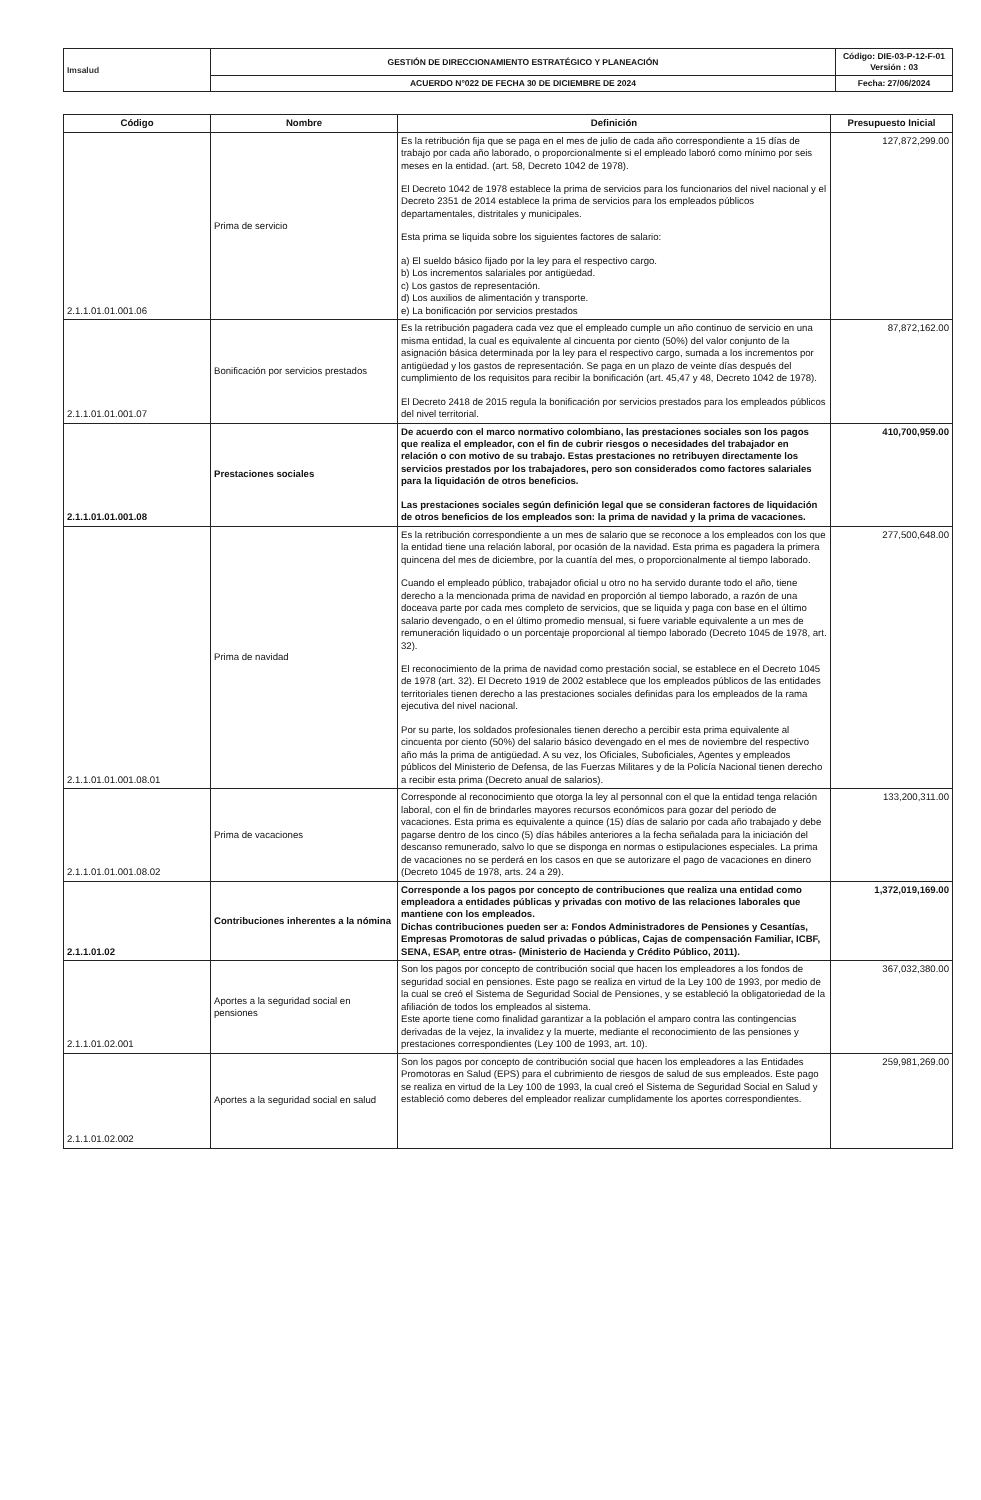| Imsalud | GESTIÓN DE DIRECCIONAMIENTO ESTRATÉGICO Y PLANEACIÓN | Código: DIE-03-P-12-F-01 Versión : 03 |
| | ACUERDO N°022 DE FECHA 30 DE DICIEMBRE DE 2024 | Fecha: 27/06/2024 |
| Código | Nombre | Definición | Presupuesto Inicial |
| --- | --- | --- | --- |
| 2.1.1.01.01.001.06 | Prima de servicio | Es la retribución fija que se paga en el mes de julio de cada año correspondiente a 15 días de trabajo por cada año laborado, o proporcionalmente si el empleado laboró como mínimo por seis meses en la entidad. (art. 58, Decreto 1042 de 1978). El Decreto 1042 de 1978 establece la prima de servicios para los funcionarios del nivel nacional y el Decreto 2351 de 2014 establece la prima de servicios para los empleados públicos departamentales, distritales y municipales. Esta prima se liquida sobre los siguientes factores de salario: a) El sueldo básico fijado por la ley para el respectivo cargo. b) Los incrementos salariales por antigüedad. c) Los gastos de representación. d) Los auxilios de alimentación y transporte. e) La bonificación por servicios prestados | 127,872,299.00 |
| 2.1.1.01.01.001.07 | Bonificación por servicios prestados | Es la retribución pagadera cada vez que el empleado cumple un año continuo de servicio en una misma entidad, la cual es equivalente al cincuenta por ciento (50%) del valor conjunto de la asignación básica determinada por la ley para el respectivo cargo, sumada a los incrementos por antigüedad y los gastos de representación. Se paga en un plazo de veinte días después del cumplimiento de los requisitos para recibir la bonificación (art. 45,47 y 48, Decreto 1042 de 1978). El Decreto 2418 de 2015 regula la bonificación por servicios prestados para los empleados públicos del nivel territorial. | 87,872,162.00 |
| 2.1.1.01.01.001.08 | Prestaciones sociales | De acuerdo con el marco normativo colombiano, las prestaciones sociales son los pagos que realiza el empleador, con el fin de cubrir riesgos o necesidades del trabajador en relación o con motivo de su trabajo. Estas prestaciones no retribuyen directamente los servicios prestados por los trabajadores, pero son considerados como factores salariales para la liquidación de otros beneficios. Las prestaciones sociales según definición legal que se consideran factores de liquidación de otros beneficios de los empleados son: la prima de navidad y la prima de vacaciones. | 410,700,959.00 |
| 2.1.1.01.01.001.08.01 | Prima de navidad | Es la retribución correspondiente a un mes de salario que se reconoce a los empleados con los que la entidad tiene una relación laboral, por ocasión de la navidad. Esta prima es pagadera la primera quincena del mes de diciembre, por la cuantía del mes, o proporcionalmente al tiempo laborado. Cuando el empleado público, trabajador oficial u otro no ha servido durante todo el año, tiene derecho a la mencionada prima de navidad en proporción al tiempo laborado, a razón de una doceava parte por cada mes completo de servicios, que se liquida y paga con base en el último salario devengado, o en el último promedio mensual, si fuere variable equivalente a un mes de remuneración liquidado o un porcentaje proporcional al tiempo laborado (Decreto 1045 de 1978, art. 32). El reconocimiento de la prima de navidad como prestación social, se establece en el Decreto 1045 de 1978 (art. 32). El Decreto 1919 de 2002 establece que los empleados públicos de las entidades territoriales tienen derecho a las prestaciones sociales definidas para los empleados de la rama ejecutiva del nivel nacional. Por su parte, los soldados profesionales tienen derecho a percibir esta prima equivalente al cincuenta por ciento (50%) del salario básico devengado en el mes de noviembre del respectivo año más la prima de antigüedad. A su vez, los Oficiales, Suboficiales, Agentes y empleados públicos del Ministerio de Defensa, de las Fuerzas Militares y de la Policía Nacional tienen derecho a recibir esta prima (Decreto anual de salarios). | 277,500,648.00 |
| 2.1.1.01.01.001.08.02 | Prima de vacaciones | Corresponde al reconocimiento que otorga la ley al personnal con el que la entidad tenga relación laboral, con el fin de brindarles mayores recursos económicos para gozar del periodo de vacaciones. Esta prima es equivalente a quince (15) días de salario por cada año trabajado y debe pagarse dentro de los cinco (5) días hábiles anteriores a la fecha señalada para la iniciación del descanso remunerado, salvo lo que se disponga en normas o estipulaciones especiales. La prima de vacaciones no se perderá en los casos en que se autorizare el pago de vacaciones en dinero (Decreto 1045 de 1978, arts. 24 a 29). | 133,200,311.00 |
| 2.1.1.01.02 | Contribuciones inherentes a la nómina | Corresponde a los pagos por concepto de contribuciones que realiza una entidad como empleadora a entidades públicas y privadas con motivo de las relaciones laborales que mantiene con los empleados. Dichas contribuciones pueden ser a: Fondos Administradores de Pensiones y Cesantías, Empresas Promotoras de salud privadas o públicas, Cajas de compensación Familiar, ICBF, SENA, ESAP, entre otras- (Ministerio de Hacienda y Crédito Público, 2011). | 1,372,019,169.00 |
| 2.1.1.01.02.001 | Aportes a la seguridad social en pensiones | Son los pagos por concepto de contribución social que hacen los empleadores a los fondos de seguridad social en pensiones. Este pago se realiza en virtud de la Ley 100 de 1993, por medio de la cual se creó el Sistema de Seguridad Social de Pensiones, y se estableció la obligatoriedad de la afiliación de todos los empleados al sistema. Este aporte tiene como finalidad garantizar a la población el amparo contra las contingencias derivadas de la vejez, la invalidez y la muerte, mediante el reconocimiento de las pensiones y prestaciones correspondientes (Ley 100 de 1993, art. 10). | 367,032,380.00 |
| 2.1.1.01.02.002 | Aportes a la seguridad social en salud | Son los pagos por concepto de contribución social que hacen los empleadores a las Entidades Promotoras en Salud (EPS) para el cubrimiento de riesgos de salud de sus empleados. Este pago se realiza en virtud de la Ley 100 de 1993, la cual creó el Sistema de Seguridad Social en Salud y estableció como deberes del empleador realizar cumplidamente los aportes correspondientes. | 259,981,269.00 |